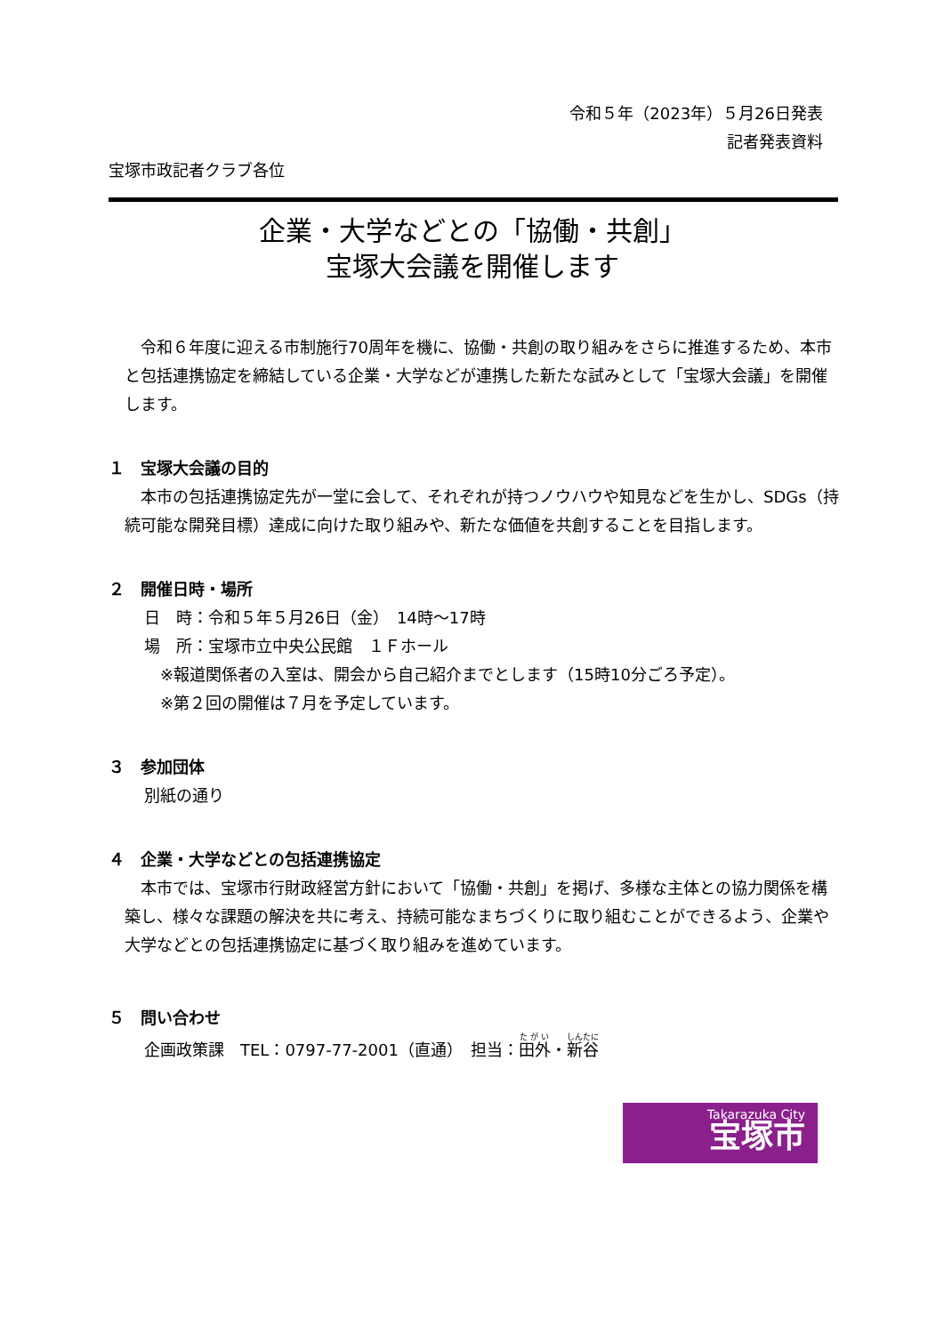令和５年（2023年）５月26日発表
記者発表資料
宝塚市政記者クラブ各位
企業・大学などとの「協働・共創」
宝塚大会議を開催します
　令和６年度に迎える市制施行70周年を機に、協働・共創の取り組みをさらに推進するため、本市と包括連携協定を締結している企業・大学などが連携した新たな試みとして「宝塚大会議」を開催します。
１　宝塚大会議の目的
　本市の包括連携協定先が一堂に会して、それぞれが持つノウハウや知見などを生かし、SDGs（持続可能な開発目標）達成に向けた取り組みや、新たな価値を共創することを目指します。
２　開催日時・場所
日　時：令和５年５月26日（金）　14時～17時
場　所：宝塚市立中央公民館　１Ｆホール
※報道関係者の入室は、開会から自己紹介までとします（15時10分ごろ予定）。
※第２回の開催は７月を予定しています。
３　参加団体
別紙の通り
４　企業・大学などとの包括連携協定
　本市では、宝塚市行財政経営方針において「協働・共創」を掲げ、多様な主体との協力関係を構築し、様々な課題の解決を共に考え、持続可能なまちづくりに取り組むことができるよう、企業や大学などとの包括連携協定に基づく取り組みを進めています。
５　問い合わせ
企画政策課　TEL：0797-77-2001（直通）　担当：田外・新谷
Takarazuka City
宝塚市